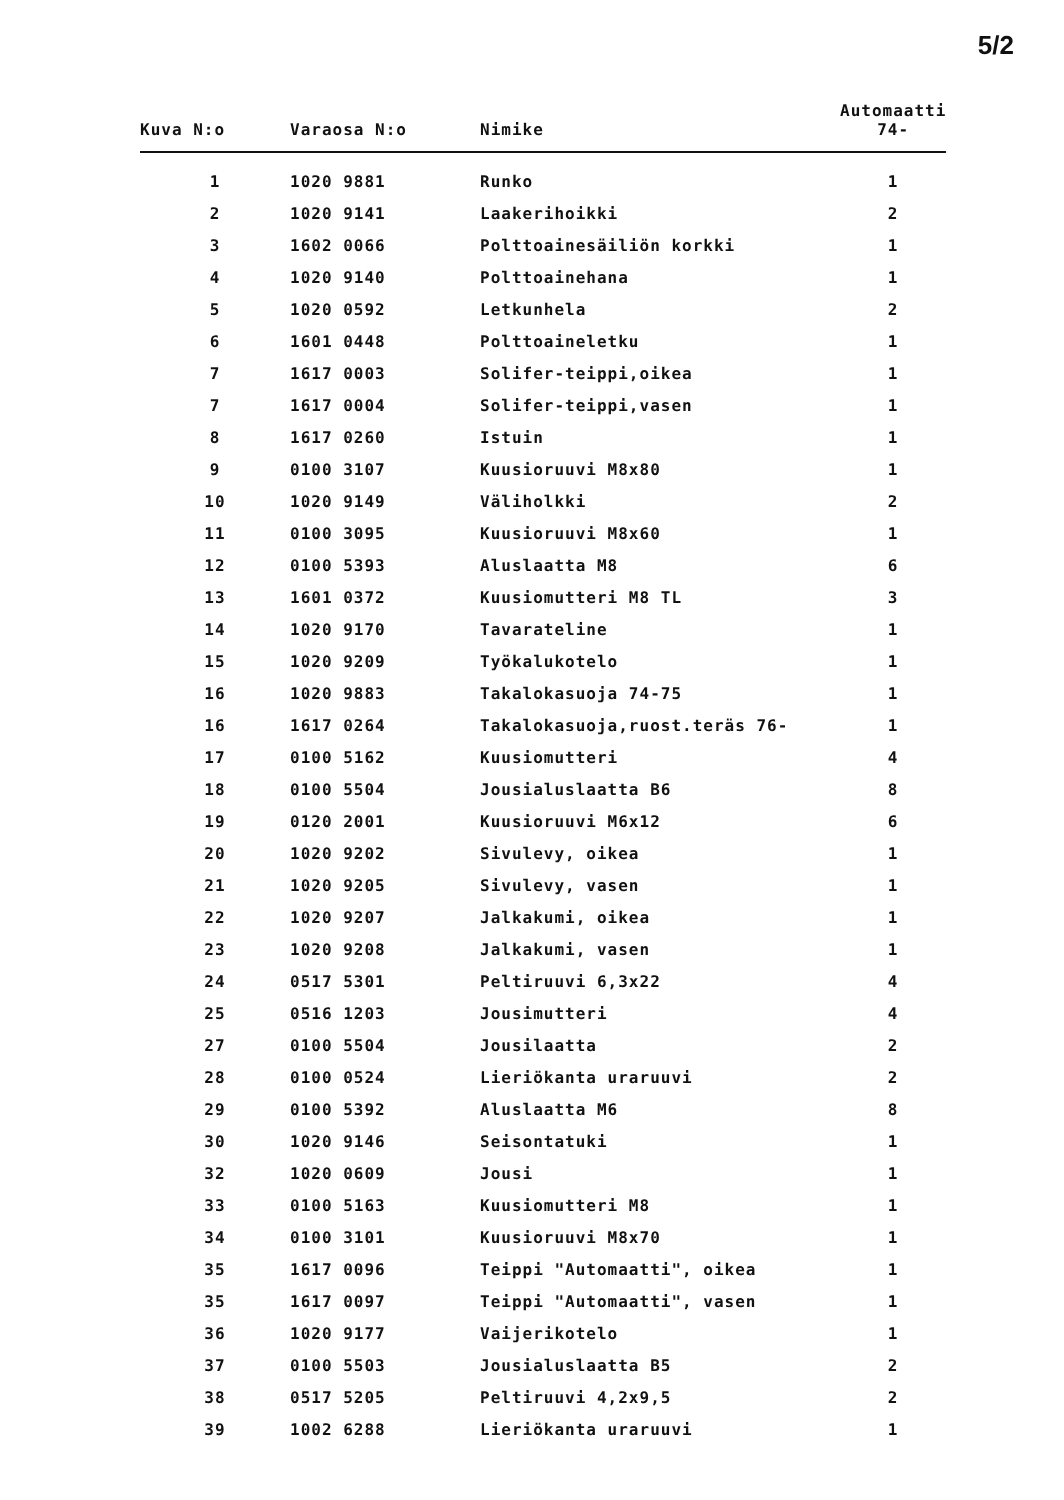5/2
| Kuva N:o | Varaosa N:o | Nimike | Automaatti 74- |
| --- | --- | --- | --- |
| 1 | 1020 9881 | Runko | 1 |
| 2 | 1020 9141 | Laakerihoikki | 2 |
| 3 | 1602 0066 | Polttoainesäiliön korkki | 1 |
| 4 | 1020 9140 | Polttoainehana | 1 |
| 5 | 1020 0592 | Letkunhela | 2 |
| 6 | 1601 0448 | Polttoaineletku | 1 |
| 7 | 1617 0003 | Solifer-teippi,oikea | 1 |
| 7 | 1617 0004 | Solifer-teippi,vasen | 1 |
| 8 | 1617 0260 | Istuin | 1 |
| 9 | 0100 3107 | Kuusioruuvi M8x80 | 1 |
| 10 | 1020 9149 | Väliholkki | 2 |
| 11 | 0100 3095 | Kuusioruuvi M8x60 | 1 |
| 12 | 0100 5393 | Aluslaatta M8 | 6 |
| 13 | 1601 0372 | Kuusiomutteri M8 TL | 3 |
| 14 | 1020 9170 | Tavarateline | 1 |
| 15 | 1020 9209 | Työkalukotelo | 1 |
| 16 | 1020 9883 | Takalokasuoja 74-75 | 1 |
| 16 | 1617 0264 | Takalokasuoja,ruost.teräs 76- | 1 |
| 17 | 0100 5162 | Kuusiomutteri | 4 |
| 18 | 0100 5504 | Jousialuslaatta B6 | 8 |
| 19 | 0120 2001 | Kuusioruuvi M6x12 | 6 |
| 20 | 1020 9202 | Sivulevy, oikea | 1 |
| 21 | 1020 9205 | Sivulevy, vasen | 1 |
| 22 | 1020 9207 | Jalkakumi, oikea | 1 |
| 23 | 1020 9208 | Jalkakumi, vasen | 1 |
| 24 | 0517 5301 | Peltiruuvi 6,3x22 | 4 |
| 25 | 0516 1203 | Jousimutteri | 4 |
| 27 | 0100 5504 | Jousilaatta | 2 |
| 28 | 0100 0524 | Lieriökanta uraruuvi | 2 |
| 29 | 0100 5392 | Aluslaatta M6 | 8 |
| 30 | 1020 9146 | Seisontatuki | 1 |
| 32 | 1020 0609 | Jousi | 1 |
| 33 | 0100 5163 | Kuusiomutteri M8 | 1 |
| 34 | 0100 3101 | Kuusioruuvi M8x70 | 1 |
| 35 | 1617 0096 | Teippi "Automaatti", oikea | 1 |
| 35 | 1617 0097 | Teippi "Automaatti", vasen | 1 |
| 36 | 1020 9177 | Vaijerikotelo | 1 |
| 37 | 0100 5503 | Jousialuslaatta B5 | 2 |
| 38 | 0517 5205 | Peltiruuvi 4,2x9,5 | 2 |
| 39 | 1002 6288 | Lieriökanta uraruuvi | 1 |